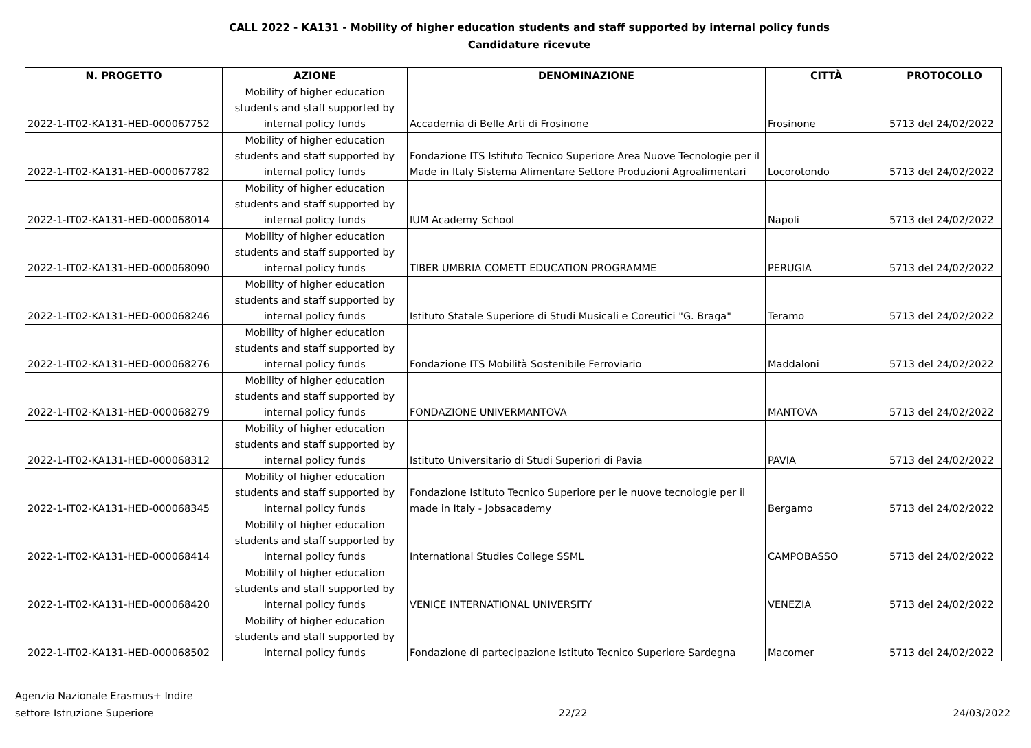CALL 2022 - KA131 - Mobility of higher education students and staff supported by internal policy funds
Candidature ricevute
| N. PROGETTO | AZIONE | DENOMINAZIONE | CITTÀ | PROTOCOLLO |
| --- | --- | --- | --- | --- |
| 2022-1-IT02-KA131-HED-000067752 | Mobility of higher education students and staff supported by internal policy funds | Accademia di Belle Arti di Frosinone | Frosinone | 5713 del 24/02/2022 |
| 2022-1-IT02-KA131-HED-000067782 | Mobility of higher education students and staff supported by internal policy funds | Fondazione ITS Istituto Tecnico Superiore Area Nuove Tecnologie per il Made in Italy Sistema Alimentare Settore Produzioni Agroalimentari | Locorotondo | 5713 del 24/02/2022 |
| 2022-1-IT02-KA131-HED-000068014 | Mobility of higher education students and staff supported by internal policy funds | IUM Academy School | Napoli | 5713 del 24/02/2022 |
| 2022-1-IT02-KA131-HED-000068090 | Mobility of higher education students and staff supported by internal policy funds | TIBER UMBRIA COMETT EDUCATION PROGRAMME | PERUGIA | 5713 del 24/02/2022 |
| 2022-1-IT02-KA131-HED-000068246 | Mobility of higher education students and staff supported by internal policy funds | Istituto Statale Superiore di Studi Musicali e Coreutici "G. Braga" | Teramo | 5713 del 24/02/2022 |
| 2022-1-IT02-KA131-HED-000068276 | Mobility of higher education students and staff supported by internal policy funds | Fondazione ITS Mobilità Sostenibile Ferroviario | Maddaloni | 5713 del 24/02/2022 |
| 2022-1-IT02-KA131-HED-000068279 | Mobility of higher education students and staff supported by internal policy funds | FONDAZIONE UNIVERMANTOVA | MANTOVA | 5713 del 24/02/2022 |
| 2022-1-IT02-KA131-HED-000068312 | Mobility of higher education students and staff supported by internal policy funds | Istituto Universitario di Studi Superiori di Pavia | PAVIA | 5713 del 24/02/2022 |
| 2022-1-IT02-KA131-HED-000068345 | Mobility of higher education students and staff supported by internal policy funds | Fondazione Istituto Tecnico Superiore per le nuove tecnologie per il made in Italy - Jobsacademy | Bergamo | 5713 del 24/02/2022 |
| 2022-1-IT02-KA131-HED-000068414 | Mobility of higher education students and staff supported by internal policy funds | International Studies College SSML | CAMPOBASSO | 5713 del 24/02/2022 |
| 2022-1-IT02-KA131-HED-000068420 | Mobility of higher education students and staff supported by internal policy funds | VENICE INTERNATIONAL UNIVERSITY | VENEZIA | 5713 del 24/02/2022 |
| 2022-1-IT02-KA131-HED-000068502 | Mobility of higher education students and staff supported by internal policy funds | Fondazione di partecipazione Istituto Tecnico Superiore Sardegna | Macomer | 5713 del 24/02/2022 |
Agenzia Nazionale Erasmus+ Indire
settore Istruzione Superiore
22/22
24/03/2022